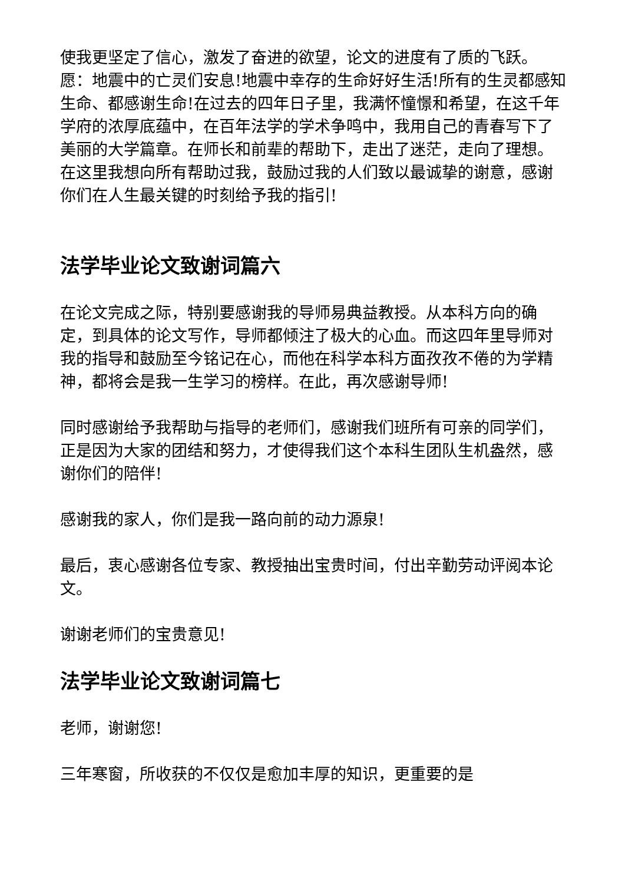使我更坚定了信心，激发了奋进的欲望，论文的进度有了质的飞跃。愿：地震中的亡灵们安息!地震中幸存的生命好好生活!所有的生灵都感知生命、都感谢生命!在过去的四年日子里，我满怀憧憬和希望，在这千年学府的浓厚底蕴中，在百年法学的学术争鸣中，我用自己的青春写下了美丽的大学篇章。在师长和前辈的帮助下，走出了迷茫，走向了理想。在这里我想向所有帮助过我，鼓励过我的人们致以最诚挚的谢意，感谢你们在人生最关键的时刻给予我的指引!
法学毕业论文致谢词篇六
在论文完成之际，特别要感谢我的导师易典益教授。从本科方向的确定，到具体的论文写作，导师都倾注了极大的心血。而这四年里导师对我的指导和鼓励至今铭记在心，而他在科学本科方面孜孜不倦的为学精神，都将会是我一生学习的榜样。在此，再次感谢导师!
同时感谢给予我帮助与指导的老师们，感谢我们班所有可亲的同学们，正是因为大家的团结和努力，才使得我们这个本科生团队生机盎然，感谢你们的陪伴!
感谢我的家人，你们是我一路向前的动力源泉!
最后，衷心感谢各位专家、教授抽出宝贵时间，付出辛勤劳动评阅本论文。
谢谢老师们的宝贵意见!
法学毕业论文致谢词篇七
老师，谢谢您!
三年寒窗，所收获的不仅仅是愈加丰厚的知识，更重要的是